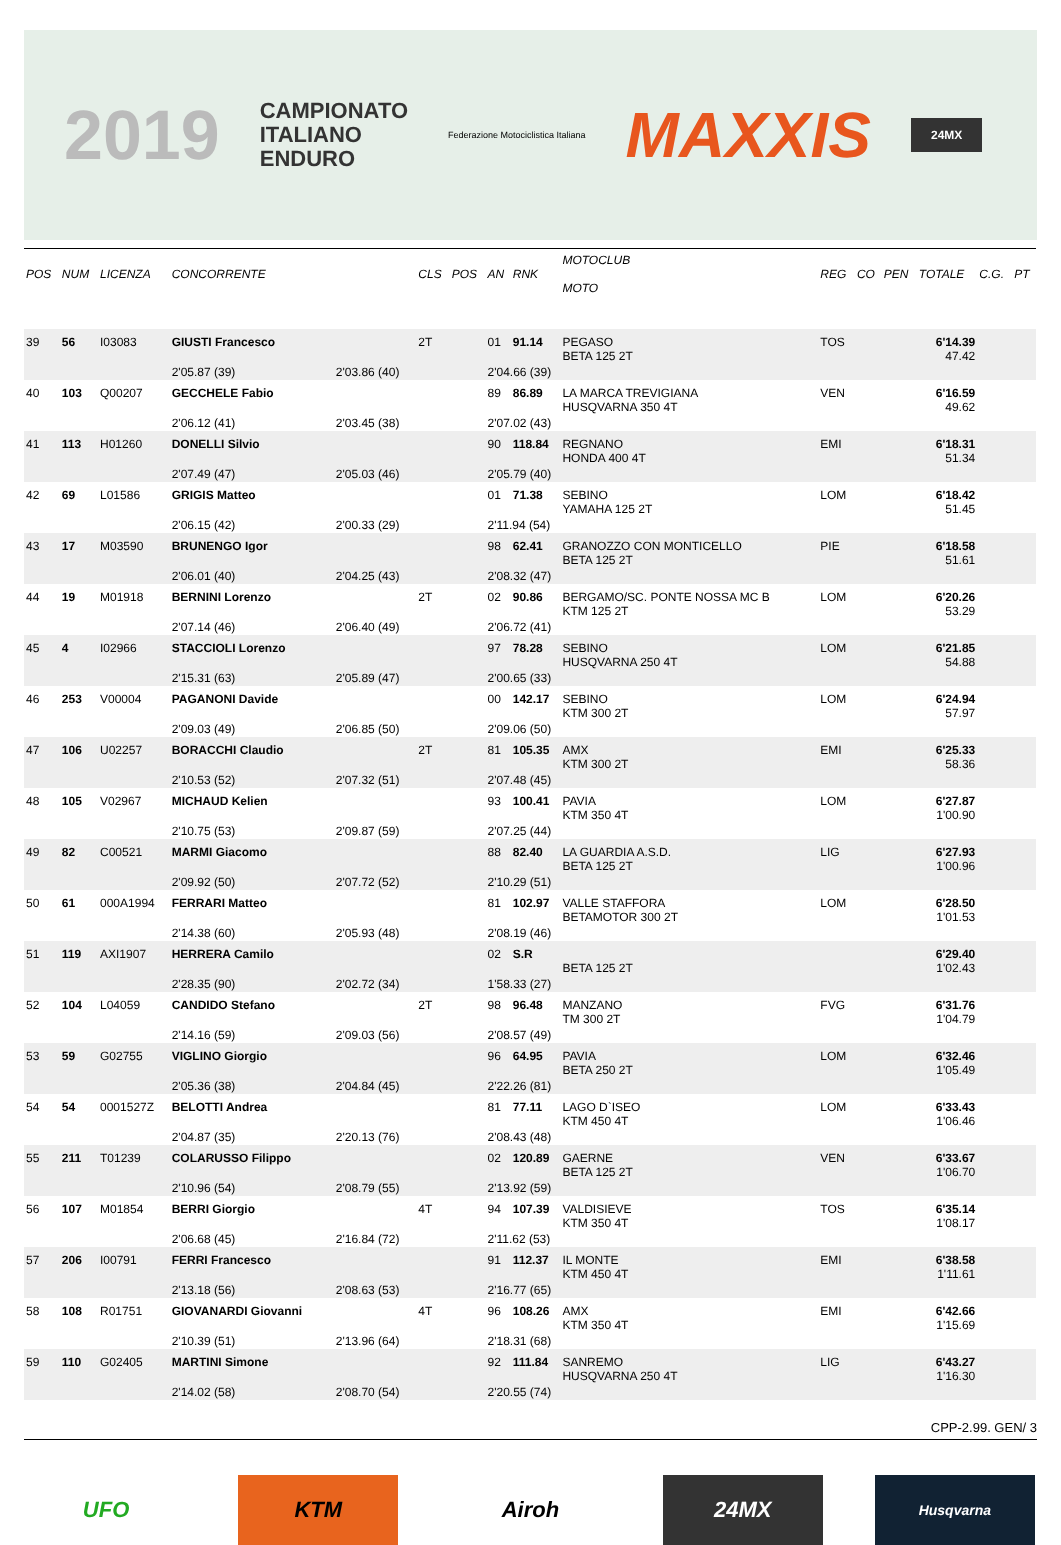2019
CAMPIONATO
ITALIANO
ENDURO
Federazione Motociclistica Italiana
MAXXIS
24MX
| POS | NUM | LICENZA | CONCORRENTE | | CLS | POS | AN | RNK | MOTOCLUB MOTO | REG | CO | PEN | TOTALE | C.G. | PT |
| --- | --- | --- | --- | --- | --- | --- | --- | --- | --- | --- | --- | --- | --- | --- | --- |
| 39 | 56 | I03083 | GIUSTI Francesco | | 2T | | 01 | 91.14 | PEGASO BETA 125 2T | TOS | | | 6'14.39 47.42 | | |
| | | | 2'05.87 (39) | 2'03.86 (40) | | | 2'04.66 (39) | | | | | | | | |
| 40 | 103 | Q00207 | GECCHELE Fabio | | | | 89 | 86.89 | LA MARCA TREVIGIANA HUSQVARNA 350 4T | VEN | | | 6'16.59 49.62 | | |
| | | | 2'06.12 (41) | 2'03.45 (38) | | | 2'07.02 (43) | | | | | | | | |
| 41 | 113 | H01260 | DONELLI Silvio | | | | 90 | 118.84 | REGNANO HONDA 400 4T | EMI | | | 6'18.31 51.34 | | |
| | | | 2'07.49 (47) | 2'05.03 (46) | | | 2'05.79 (40) | | | | | | | | |
| 42 | 69 | L01586 | GRIGIS Matteo | | | | 01 | 71.38 | SEBINO YAMAHA 125 2T | LOM | | | 6'18.42 51.45 | | |
| | | | 2'06.15 (42) | 2'00.33 (29) | | | 2'11.94 (54) | | | | | | | | |
| 43 | 17 | M03590 | BRUNENGO Igor | | | | 98 | 62.41 | GRANOZZO CON MONTICELLO BETA 125 2T | PIE | | | 6'18.58 51.61 | | |
| | | | 2'06.01 (40) | 2'04.25 (43) | | | 2'08.32 (47) | | | | | | | | |
| 44 | 19 | M01918 | BERNINI Lorenzo | | 2T | | 02 | 90.86 | BERGAMO/SC. PONTE NOSSA MC B KTM 125 2T | LOM | | | 6'20.26 53.29 | | |
| | | | 2'07.14 (46) | 2'06.40 (49) | | | 2'06.72 (41) | | | | | | | | |
| 45 | 4 | I02966 | STACCIOLI Lorenzo | | | | 97 | 78.28 | SEBINO HUSQVARNA 250 4T | LOM | | | 6'21.85 54.88 | | |
| | | | 2'15.31 (63) | 2'05.89 (47) | | | 2'00.65 (33) | | | | | | | | |
| 46 | 253 | V00004 | PAGANONI Davide | | | | 00 | 142.17 | SEBINO KTM 300 2T | LOM | | | 6'24.94 57.97 | | |
| | | | 2'09.03 (49) | 2'06.85 (50) | | | 2'09.06 (50) | | | | | | | | |
| 47 | 106 | U02257 | BORACCHI Claudio | | 2T | | 81 | 105.35 | AMX KTM 300 2T | EMI | | | 6'25.33 58.36 | | |
| | | | 2'10.53 (52) | 2'07.32 (51) | | | 2'07.48 (45) | | | | | | | | |
| 48 | 105 | V02967 | MICHAUD Kelien | | | | 93 | 100.41 | PAVIA KTM 350 4T | LOM | | | 6'27.87 1'00.90 | | |
| | | | 2'10.75 (53) | 2'09.87 (59) | | | 2'07.25 (44) | | | | | | | | |
| 49 | 82 | C00521 | MARMI Giacomo | | | | 88 | 82.40 | LA GUARDIA A.S.D. BETA 125 2T | LIG | | | 6'27.93 1'00.96 | | |
| | | | 2'09.92 (50) | 2'07.72 (52) | | | 2'10.29 (51) | | | | | | | | |
| 50 | 61 | 000A1994 | FERRARI Matteo | | | | 81 | 102.97 | VALLE STAFFORA BETAMOTOR 300 2T | LOM | | | 6'28.50 1'01.53 | | |
| | | | 2'14.38 (60) | 2'05.93 (48) | | | 2'08.19 (46) | | | | | | | | |
| 51 | 119 | AXI1907 | HERRERA Camilo | | | | 02 | S.R | BETA 125 2T | | | | 6'29.40 1'02.43 | | |
| | | | 2'28.35 (90) | 2'02.72 (34) | | | 1'58.33 (27) | | | | | | | | |
| 52 | 104 | L04059 | CANDIDO Stefano | | 2T | | 98 | 96.48 | MANZANO TM 300 2T | FVG | | | 6'31.76 1'04.79 | | |
| | | | 2'14.16 (59) | 2'09.03 (56) | | | 2'08.57 (49) | | | | | | | | |
| 53 | 59 | G02755 | VIGLINO Giorgio | | | | 96 | 64.95 | PAVIA BETA 250 2T | LOM | | | 6'32.46 1'05.49 | | |
| | | | 2'05.36 (38) | 2'04.84 (45) | | | 2'22.26 (81) | | | | | | | | |
| 54 | 54 | 0001527Z | BELOTTI Andrea | | | | 81 | 77.11 | LAGO D`ISEO KTM 450 4T | LOM | | | 6'33.43 1'06.46 | | |
| | | | 2'04.87 (35) | 2'20.13 (76) | | | 2'08.43 (48) | | | | | | | | |
| 55 | 211 | T01239 | COLARUSSO Filippo | | | | 02 | 120.89 | GAERNE BETA 125 2T | VEN | | | 6'33.67 1'06.70 | | |
| | | | 2'10.96 (54) | 2'08.79 (55) | | | 2'13.92 (59) | | | | | | | | |
| 56 | 107 | M01854 | BERRI Giorgio | | 4T | | 94 | 107.39 | VALDISIEVE KTM 350 4T | TOS | | | 6'35.14 1'08.17 | | |
| | | | 2'06.68 (45) | 2'16.84 (72) | | | 2'11.62 (53) | | | | | | | | |
| 57 | 206 | I00791 | FERRI Francesco | | | | 91 | 112.37 | IL MONTE KTM 450 4T | EMI | | | 6'38.58 1'11.61 | | |
| | | | 2'13.18 (56) | 2'08.63 (53) | | | 2'16.77 (65) | | | | | | | | |
| 58 | 108 | R01751 | GIOVANARDI Giovanni | | 4T | | 96 | 108.26 | AMX KTM 350 4T | EMI | | | 6'42.66 1'15.69 | | |
| | | | 2'10.39 (51) | 2'13.96 (64) | | | 2'18.31 (68) | | | | | | | | |
| 59 | 110 | G02405 | MARTINI Simone | | | | 92 | 111.84 | SANREMO HUSQVARNA 250 4T | LIG | | | 6'43.27 1'16.30 | | |
| | | | 2'14.02 (58) | 2'08.70 (54) | | | 2'20.55 (74) | | | | | | | | |
CPP-2.99. GEN/ 3
UFO KTM Airoh 24MX
Husqvarna